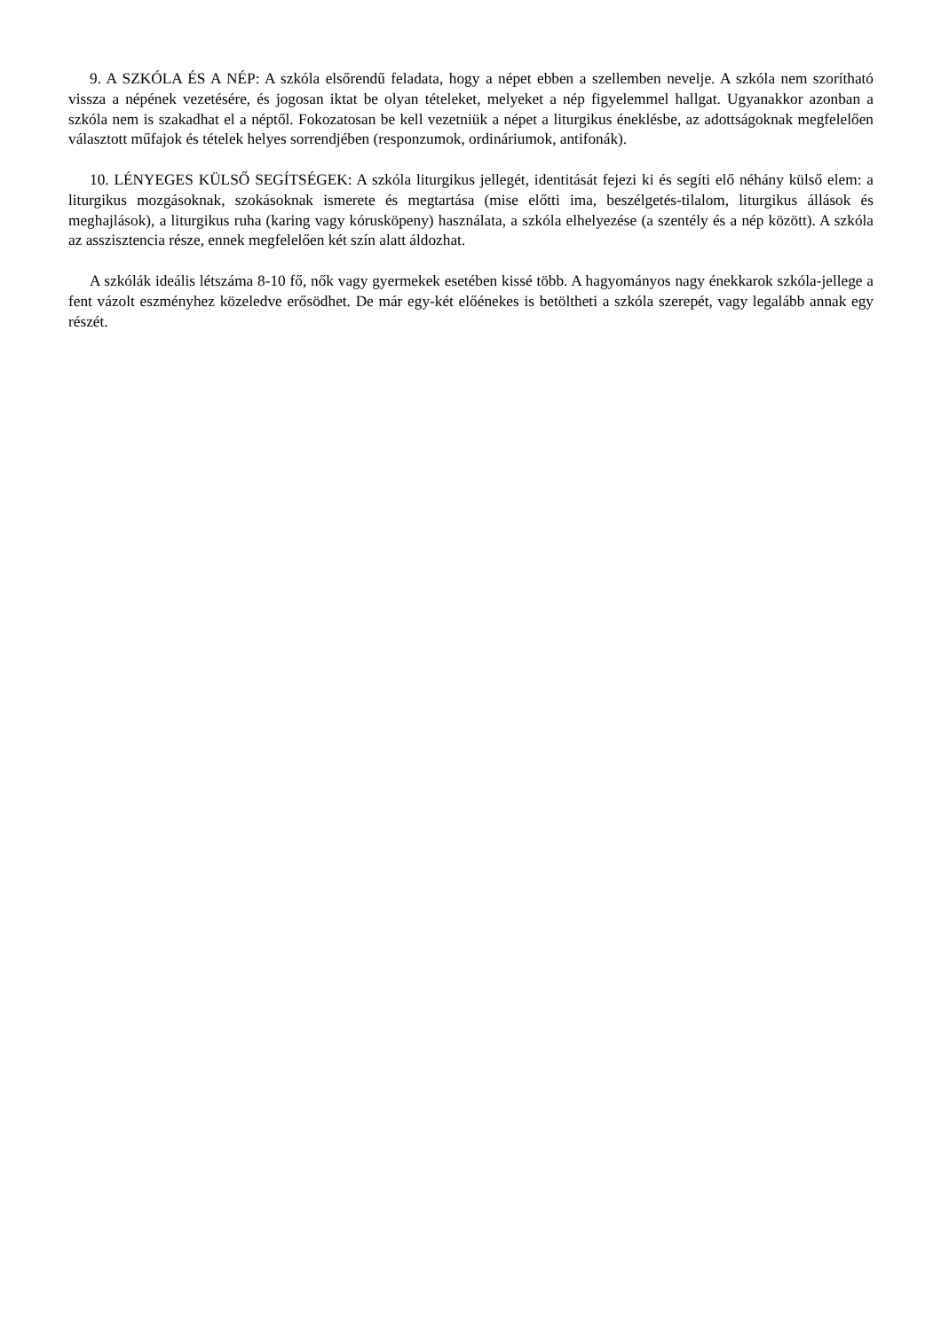9. A SZKÓLA ÉS A NÉP: A szkóla elsőrendű feladata, hogy a népet ebben a szellemben nevelje. A szkóla nem szorítható vissza a népének vezetésére, és jogosan iktat be olyan tételeket, melyeket a nép figyelemmel hallgat. Ugyanakkor azonban a szkóla nem is szakadhat el a néptől. Fokozatosan be kell vezetniük a népet a liturgikus éneklésbe, az adottságoknak megfelelően választott műfajok és tételek helyes sorrendjében (responzumok, ordináriumok, antifonák).
10. LÉNYEGES KÜLSŐ SEGÍTSÉGEK: A szkóla liturgikus jellegét, identitását fejezi ki és segíti elő néhány külső elem: a liturgikus mozgásoknak, szokásoknak ismerete és megtartása (mise előtti ima, beszélgetés-tilalom, liturgikus állások és meghajlások), a liturgikus ruha (karing vagy kórusköpeny) használata, a szkóla elhelyezése (a szentély és a nép között). A szkóla az asszisztencia része, ennek megfelelően két szín alatt áldozhat.
A szkólák ideális létszáma 8-10 fő, nők vagy gyermekek esetében kissé több. A hagyományos nagy énekkarok szkóla-jellege a fent vázolt eszményhez közeledve erősödhet. De már egy-két előénekes is betöltheti a szkóla szerepét, vagy legalább annak egy részét.